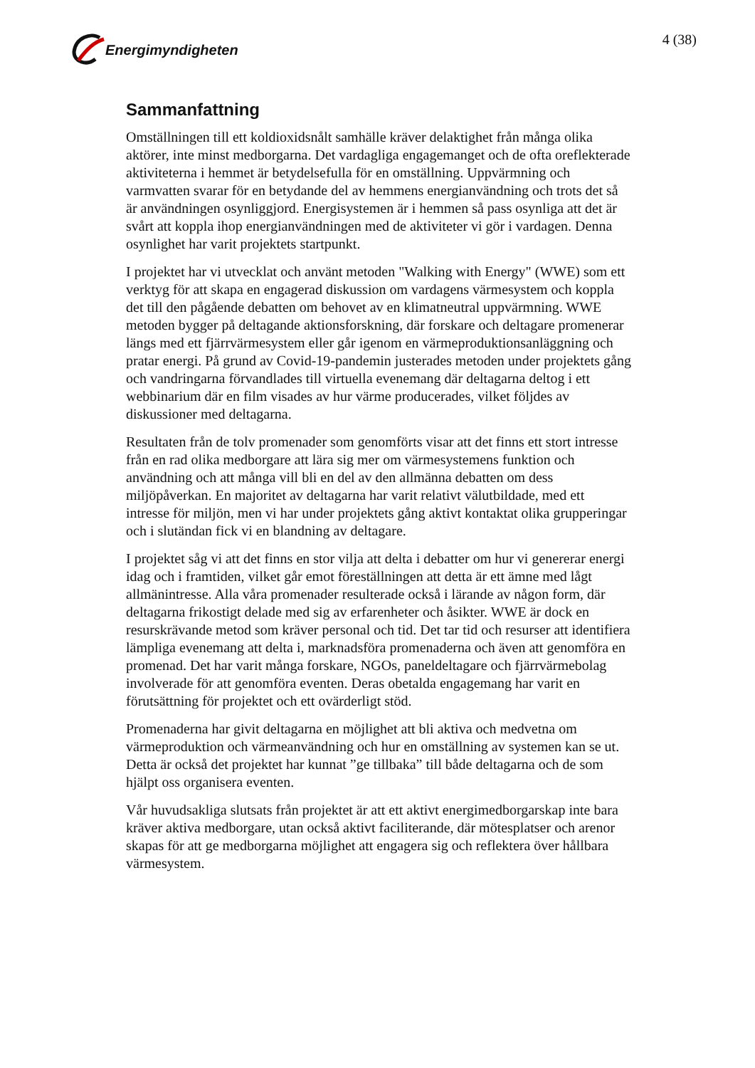Energimyndigheten
4 (38)
Sammanfattning
Omställningen till ett koldioxidsnålt samhälle kräver delaktighet från många olika aktörer, inte minst medborgarna. Det vardagliga engagemanget och de ofta oreflekterade aktiviteterna i hemmet är betydelsefulla för en omställning. Uppvärmning och varmvatten svarar för en betydande del av hemmens energianvändning och trots det så är användningen osynliggjord. Energisystemen är i hemmen så pass osynliga att det är svårt att koppla ihop energianvändningen med de aktiviteter vi gör i vardagen. Denna osynlighet har varit projektets startpunkt.
I projektet har vi utvecklat och använt metoden "Walking with Energy" (WWE) som ett verktyg för att skapa en engagerad diskussion om vardagens värmesystem och koppla det till den pågående debatten om behovet av en klimatneutral uppvärmning. WWE metoden bygger på deltagande aktionsforskning, där forskare och deltagare promenerar längs med ett fjärrvärmesystem eller går igenom en värmeproduktionsanläggning och pratar energi. På grund av Covid-19-pandemin justerades metoden under projektets gång och vandringarna förvandlades till virtuella evenemang där deltagarna deltog i ett webbinarium där en film visades av hur värme producerades, vilket följdes av diskussioner med deltagarna.
Resultaten från de tolv promenader som genomförts visar att det finns ett stort intresse från en rad olika medborgare att lära sig mer om värmesystemens funktion och användning och att många vill bli en del av den allmänna debatten om dess miljöpåverkan. En majoritet av deltagarna har varit relativt välutbildade, med ett intresse för miljön, men vi har under projektets gång aktivt kontaktat olika grupperingar och i slutändan fick vi en blandning av deltagare.
I projektet såg vi att det finns en stor vilja att delta i debatter om hur vi genererar energi idag och i framtiden, vilket går emot föreställningen att detta är ett ämne med lågt allmänintresse. Alla våra promenader resulterade också i lärande av någon form, där deltagarna frikostigt delade med sig av erfarenheter och åsikter. WWE är dock en resurskrävande metod som kräver personal och tid. Det tar tid och resurser att identifiera lämpliga evenemang att delta i, marknadsföra promenaderna och även att genomföra en promenad. Det har varit många forskare, NGOs, paneldeltagare och fjärrvärmebolag involverade för att genomföra eventen. Deras obetalda engagemang har varit en förutsättning för projektet och ett ovärderligt stöd.
Promenaderna har givit deltagarna en möjlighet att bli aktiva och medvetna om värmeproduktion och värmeanvändning och hur en omställning av systemen kan se ut. Detta är också det projektet har kunnat ”ge tillbaka” till både deltagarna och de som hjälpt oss organisera eventen.
Vår huvudsakliga slutsats från projektet är att ett aktivt energimedborgarskap inte bara kräver aktiva medborgare, utan också aktivt faciliterande, där mötesplatser och arenor skapas för att ge medborgarna möjlighet att engagera sig och reflektera över hållbara värmesystem.